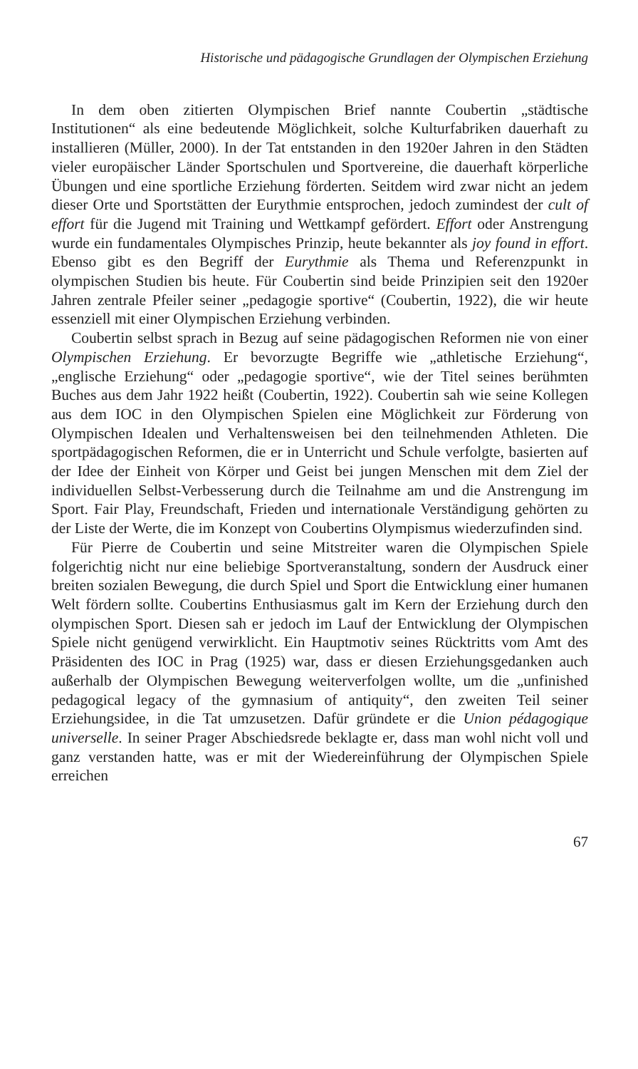Historische und pädagogische Grundlagen der Olympischen Erziehung
In dem oben zitierten Olympischen Brief nannte Coubertin „städtische Institutionen“ als eine bedeutende Möglichkeit, solche Kulturfabriken dauerhaft zu installieren (Müller, 2000). In der Tat entstanden in den 1920er Jahren in den Städten vieler europäischer Länder Sportschulen und Sportvereine, die dauerhaft körperliche Übungen und eine sportliche Erziehung förderten. Seitdem wird zwar nicht an jedem dieser Orte und Sportstätten der Eurythmie entsprochen, jedoch zumindest der cult of effort für die Jugend mit Training und Wettkampf gefördert. Effort oder Anstrengung wurde ein fundamentales Olympisches Prinzip, heute bekannter als joy found in effort. Ebenso gibt es den Begriff der Eurythmie als Thema und Referenzpunkt in olympischen Studien bis heute. Für Coubertin sind beide Prinzipien seit den 1920er Jahren zentrale Pfeiler seiner „pedagogie sportive“ (Coubertin, 1922), die wir heute essenziell mit einer Olympischen Erziehung verbinden.
Coubertin selbst sprach in Bezug auf seine pädagogischen Reformen nie von einer Olympischen Erziehung. Er bevorzugte Begriffe wie „athletische Erziehung“, „englische Erziehung“ oder „pedagogie sportive“, wie der Titel seines berühmten Buches aus dem Jahr 1922 heißt (Coubertin, 1922). Coubertin sah wie seine Kollegen aus dem IOC in den Olympischen Spielen eine Möglichkeit zur Förderung von Olympischen Idealen und Verhaltensweisen bei den teilnehmenden Athleten. Die sportpädagogischen Reformen, die er in Unterricht und Schule verfolgte, basierten auf der Idee der Einheit von Körper und Geist bei jungen Menschen mit dem Ziel der individuellen Selbst-Verbesserung durch die Teilnahme am und die Anstrengung im Sport. Fair Play, Freundschaft, Frieden und internationale Verständigung gehörten zu der Liste der Werte, die im Konzept von Coubertins Olympismus wiederzufinden sind.
Für Pierre de Coubertin und seine Mitstreiter waren die Olympischen Spiele folgerichtig nicht nur eine beliebige Sportveranstaltung, sondern der Ausdruck einer breiten sozialen Bewegung, die durch Spiel und Sport die Entwicklung einer humanen Welt fördern sollte. Coubertins Enthusiasmus galt im Kern der Erziehung durch den olympischen Sport. Diesen sah er jedoch im Lauf der Entwicklung der Olympischen Spiele nicht genügend verwirklicht. Ein Hauptmotiv seines Rücktritts vom Amt des Präsidenten des IOC in Prag (1925) war, dass er diesen Erziehungsgedanken auch außerhalb der Olympischen Bewegung weiterverfolgen wollte, um die „unfinished pedagogical legacy of the gymnasium of antiquity“, den zweiten Teil seiner Erziehungsidee, in die Tat umzusetzen. Dafür gründete er die Union pédagogique universelle. In seiner Prager Abschiedsrede beklagte er, dass man wohl nicht voll und ganz verstanden hatte, was er mit der Wiedereinführung der Olympischen Spiele erreichen
67